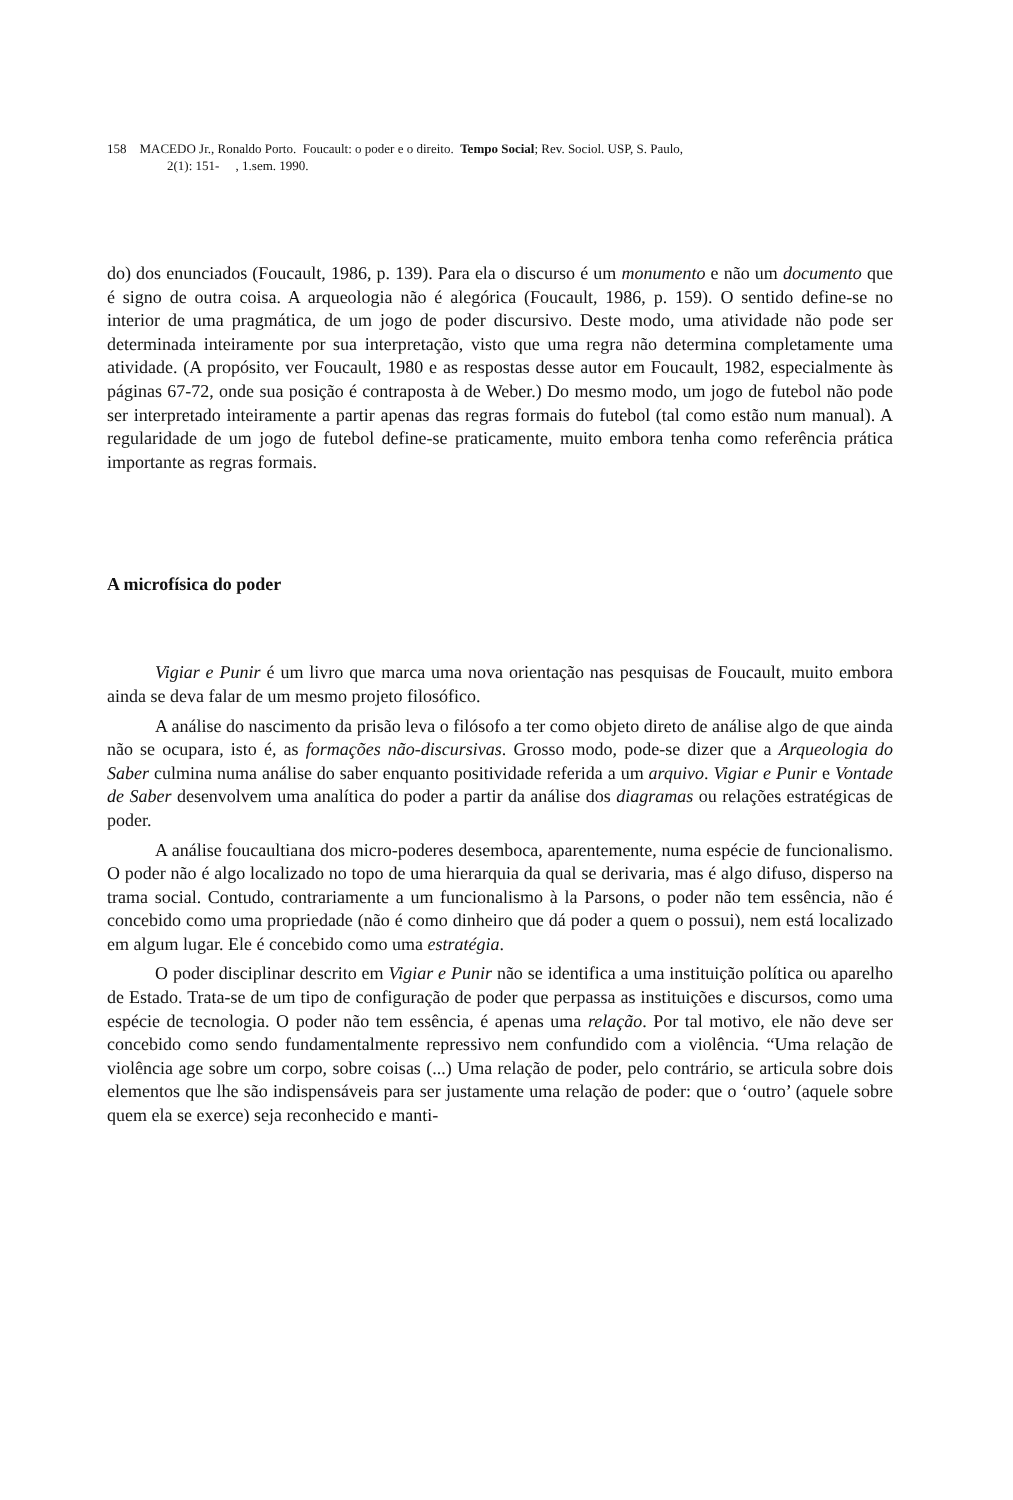158 MACEDO Jr., Ronaldo Porto. Foucault: o poder e o direito. Tempo Social; Rev. Sociol. USP, S. Paulo,
2(1): 151- , 1.sem. 1990.
do) dos enunciados (Foucault, 1986, p. 139). Para ela o discurso é um monumento e não um documento que é signo de outra coisa. A arqueologia não é alegórica (Foucault, 1986, p. 159). O sentido define-se no interior de uma pragmática, de um jogo de poder discursivo. Deste modo, uma atividade não pode ser determinada inteiramente por sua interpretação, visto que uma regra não determina completamente uma atividade. (A propósito, ver Foucault, 1980 e as respostas desse autor em Foucault, 1982, especialmente às páginas 67-72, onde sua posição é contraposta à de Weber.) Do mesmo modo, um jogo de futebol não pode ser interpretado inteiramente a partir apenas das regras formais do futebol (tal como estão num manual). A regularidade de um jogo de futebol define-se praticamente, muito embora tenha como referência prática importante as regras formais.
A microfísica do poder
Vigiar e Punir é um livro que marca uma nova orientação nas pesquisas de Foucault, muito embora ainda se deva falar de um mesmo projeto filosófico.
A análise do nascimento da prisão leva o filósofo a ter como objeto direto de análise algo de que ainda não se ocupara, isto é, as formações não-discursivas. Grosso modo, pode-se dizer que a Arqueologia do Saber culmina numa análise do saber enquanto positividade referida a um arquivo. Vigiar e Punir e Vontade de Saber desenvolvem uma analítica do poder a partir da análise dos diagramas ou relações estratégicas de poder.
A análise foucaultiana dos micro-poderes desemboca, aparentemente, numa espécie de funcionalismo. O poder não é algo localizado no topo de uma hierarquia da qual se derivaria, mas é algo difuso, disperso na trama social. Contudo, contrariamente a um funcionalismo à la Parsons, o poder não tem essência, não é concebido como uma propriedade (não é como dinheiro que dá poder a quem o possui), nem está localizado em algum lugar. Ele é concebido como uma estratégia.
O poder disciplinar descrito em Vigiar e Punir não se identifica a uma instituição política ou aparelho de Estado. Trata-se de um tipo de configuração de poder que perpassa as instituições e discursos, como uma espécie de tecnologia. O poder não tem essência, é apenas uma relação. Por tal motivo, ele não deve ser concebido como sendo fundamentalmente repressivo nem confundido com a violência. “Uma relação de violência age sobre um corpo, sobre coisas (...) Uma relação de poder, pelo contrário, se articula sobre dois elementos que lhe são indispensáveis para ser justamente uma relação de poder: que o ‘outro’ (aquele sobre quem ela se exerce) seja reconhecido e manti-